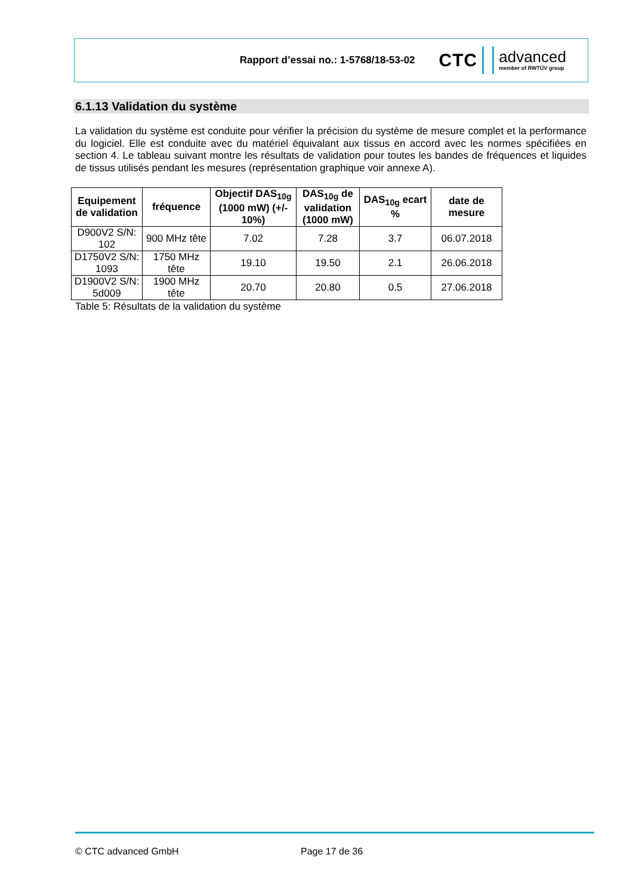Rapport d’essai no.: 1-5768/18-53-02
CTC advanced
member of RWTÜV group
6.1.13 Validation du système
La validation du système est conduite pour vérifier la précision du système de mesure complet et la performance du logiciel. Elle est conduite avec du matériel équivalant aux tissus en accord avec les normes spécifiées en section 4. Le tableau suivant montre les résultats de validation pour toutes les bandes de fréquences et liquides de tissus utilisés pendant les mesures (représentation graphique voir annexe A).
| Equipement de validation | fréquence | Objectif DAS<sub>10g</sub> (1000 mW) (+/- 10%) | DAS<sub>10g</sub> de validation (1000 mW) | DAS<sub>10g</sub> ecart % | date de mesure |
| --- | --- | --- | --- | --- | --- |
| D900V2 S/N: 102 | 900 MHz tête | 7.02 | 7.28 | 3.7 | 06.07.2018 |
| D1750V2 S/N: 1093 | 1750 MHz tête | 19.10 | 19.50 | 2.1 | 26.06.2018 |
| D1900V2 S/N: 5d009 | 1900 MHz tête | 20.70 | 20.80 | 0.5 | 27.06.2018 |
Table 5: Résultats de la validation du système
© CTC advanced GmbH Page 17 de 36